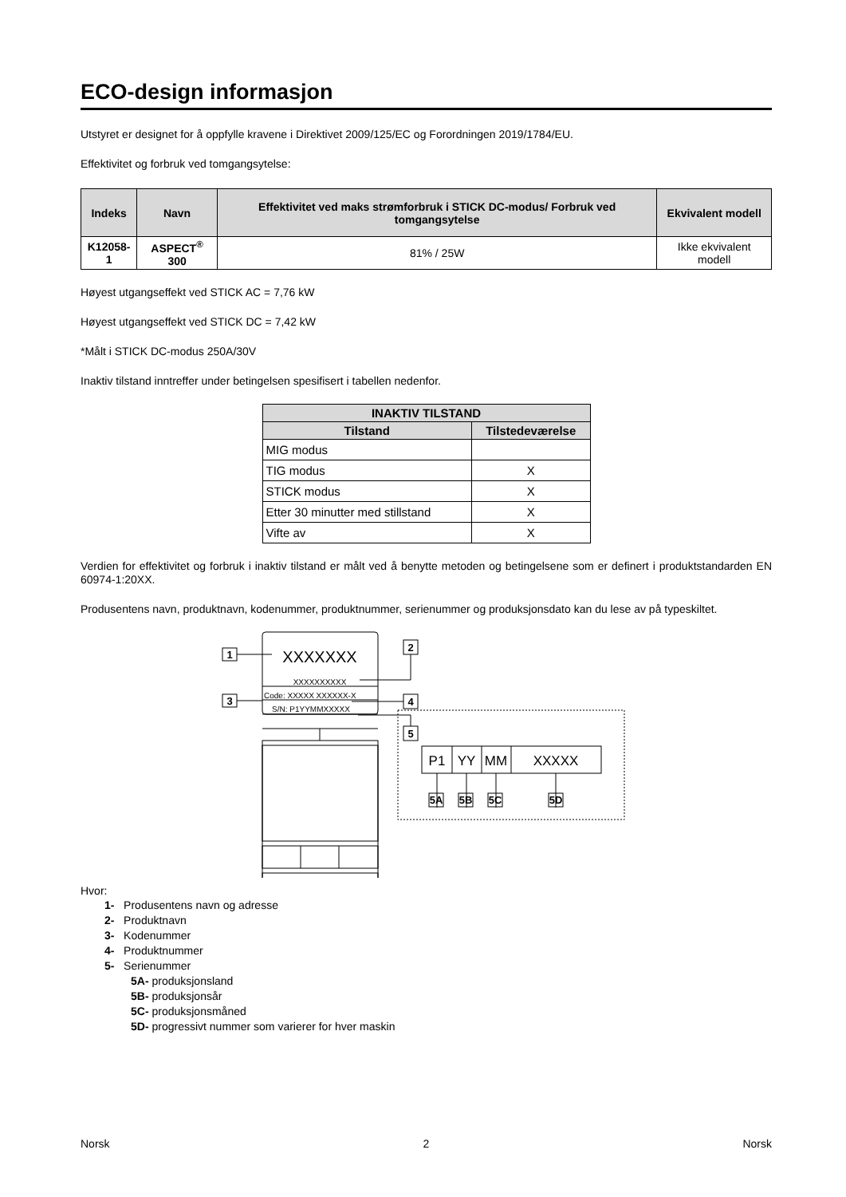ECO-design informasjon
Utstyret er designet for å oppfylle kravene i Direktivet 2009/125/EC og Forordningen 2019/1784/EU.
Effektivitet og forbruk ved tomgangsytelse:
| Indeks | Navn | Effektivitet ved maks strømforbruk i STICK DC-modus/ Forbruk ved tomgangsytelse | Ekvivalent modell |
| --- | --- | --- | --- |
| K12058-1 | ASPECT<sup>®</sup> 300 | 81% / 25W | Ikke ekvivalent modell |
Høyest utgangseffekt ved STICK AC = 7,76 kW
Høyest utgangseffekt ved STICK DC = 7,42 kW
*Målt i STICK DC-modus 250A/30V
Inaktiv tilstand inntreffer under betingelsen spesifisert i tabellen nedenfor.
| INAKTIV TILSTAND | |
| --- | --- |
| Tilstand | Tilstedeværelse |
| MIG modus | |
| TIG modus | X |
| STICK modus | X |
| Etter 30 minutter med stillstand | X |
| Vifte av | X |
Verdien for effektivitet og forbruk i inaktiv tilstand er målt ved å benytte metoden og betingelsene som er definert i produktstandarden EN 60974-1:20XX.
Produsentens navn, produktnavn, kodenummer, produktnummer, serienummer og produksjonsdato kan du lese av på typeskiltet.
1
3
2
4
5
5A
5B
5C
5D
XXXXXXX
XXXXXXXXXX
Code: XXXXX XXXXXX-X
S/N: P1YYMMXXXXX
P1
YY
MM
XXXXX
Hvor:
1- Produsentens navn og adresse
2- Produktnavn
3- Kodenummer
4- Produktnummer
5- Serienummer
5A- produksjonsland
5B- produksjonsår
5C- produksjonsmåned
5D- progressivt nummer som varierer for hver maskin
Norsk 2 Norsk